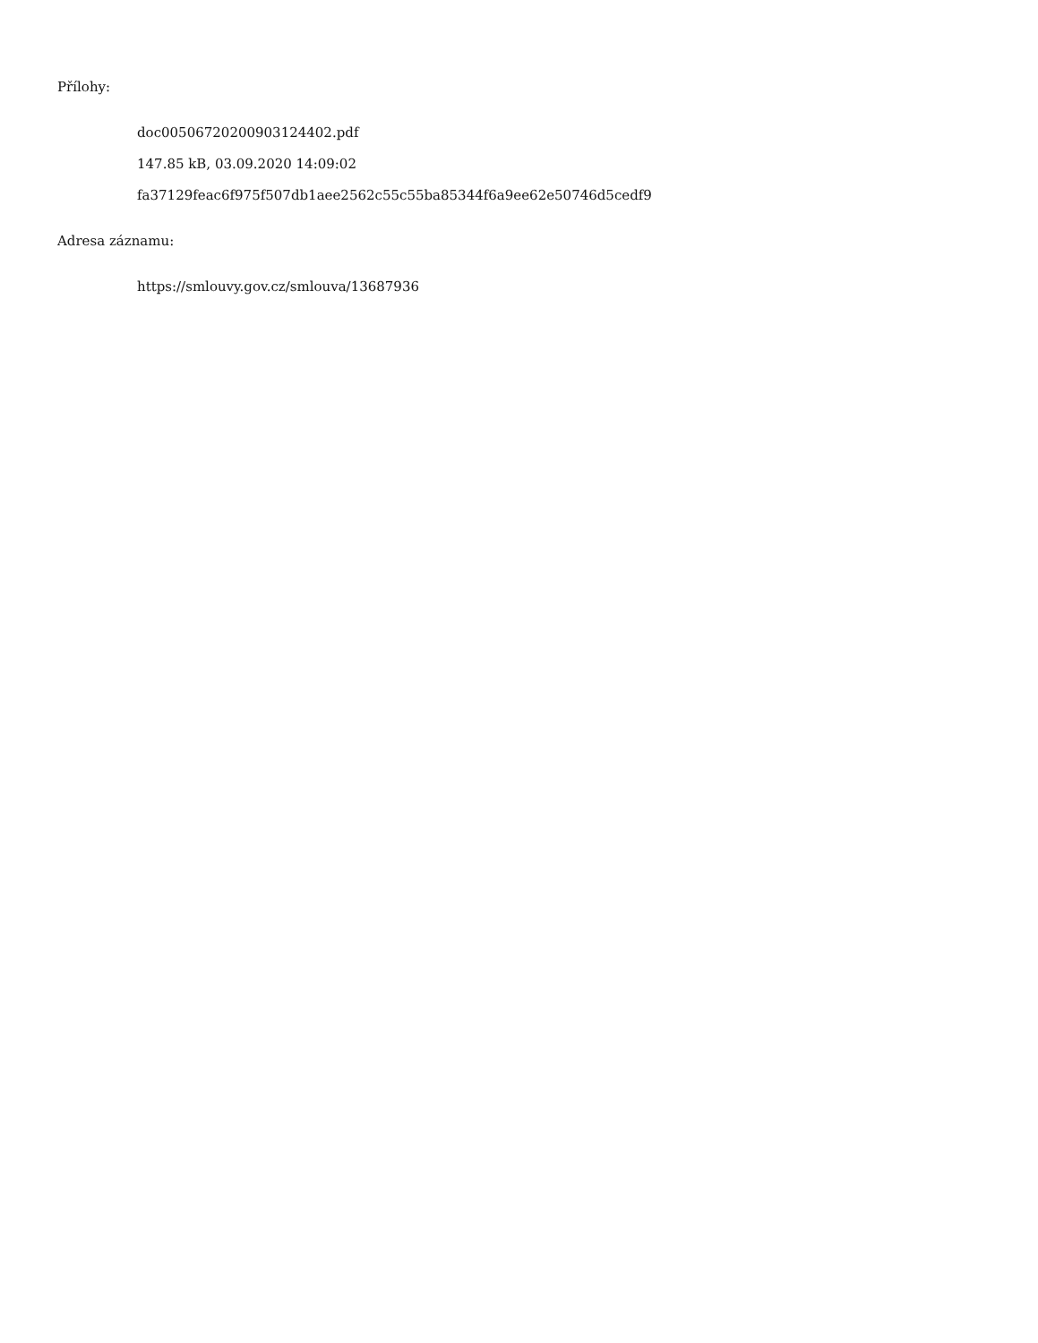Přílohy:
doc00506720200903124402.pdf
147.85 kB, 03.09.2020 14:09:02
fa37129feac6f975f507db1aee2562c55c55ba85344f6a9ee62e50746d5cedf9
Adresa záznamu:
https://smlouvy.gov.cz/smlouva/13687936